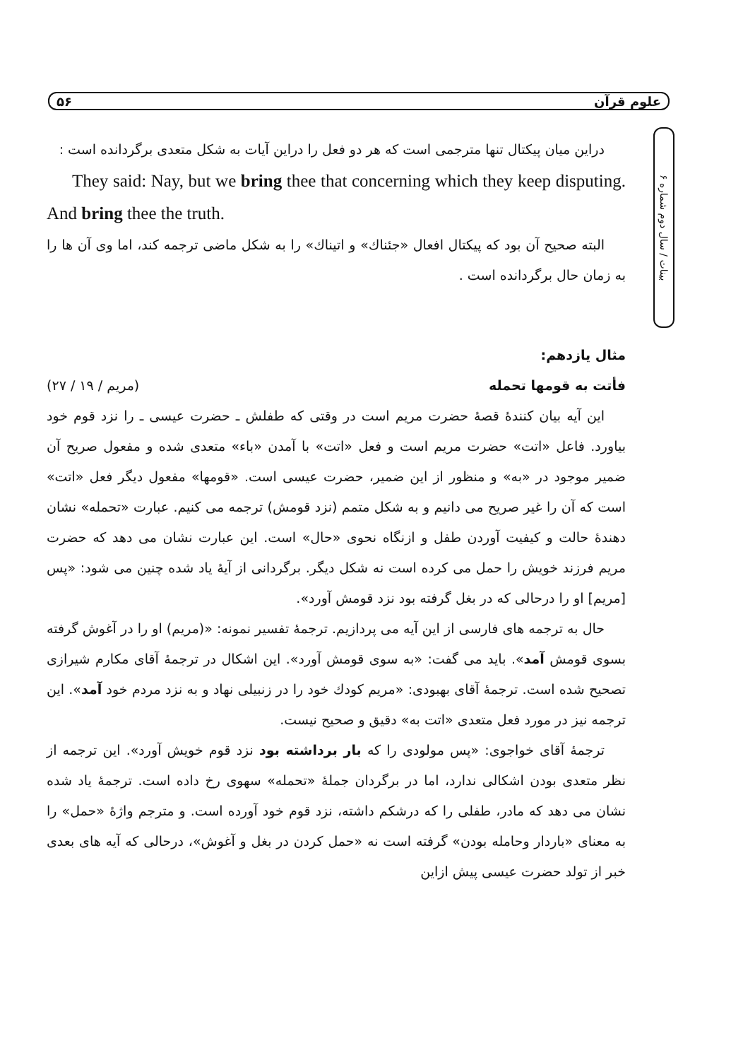۵۶ علوم قرآن
بینات / سال دوم شماره ۶
دراین میان پیکتال تنها مترجمی است که هر دو فعل را دراین آیات به شکل متعدی برگردانده است :
They said: Nay, but we bring thee that concerning which they keep disputing. And bring thee the truth.
البته صحیح آن بود که پیکتال افعال «جئناك» و اتیناك» را به شکل ماضی ترجمه کند، اما وی آن ها را به زمان حال برگردانده است .
مثال یازدهم:
فأتت به قومها تحمله (مریم / ۱۹ / ۲۷)
این آیه بیان کنندهٔ قصهٔ حضرت مریم است در وقتی که طفلش ـ حضرت عیسی ـ را نزد قوم خود بیاورد. فاعل «اتت» حضرت مریم است و فعل «اتت» با آمدن «باء» متعدی شده و مفعول صریح آن ضمیر موجود در «به» و منظور از این ضمیر، حضرت عیسی است. «قومها» مفعول دیگر فعل «اتت» است که آن را غیر صریح می دانیم و به شکل متمم (نزد قومش) ترجمه می کنیم. عبارت «تحمله» نشان دهندهٔ حالت و کیفیت آوردن طفل و ازنگاه نحوی «حال» است. این عبارت نشان می دهد که حضرت مریم فرزند خویش را حمل می کرده است نه شکل دیگر. برگردانی از آیهٔ یاد شده چنین می شود: «پس [مریم] او را درحالی که در بغل گرفته بود نزد قومش آورد».
حال به ترجمه های فارسی از این آیه می پردازیم. ترجمهٔ تفسیر نمونه: «(مریم) او را در آغوش گرفته بسوی قومش آمد». باید می گفت: «به سوی قومش آورد». این اشکال در ترجمهٔ آقای مکارم شیرازی تصحیح شده است. ترجمهٔ آقای بهبودی: «مریم کودك خود را در زنبیلی نهاد و به نزد مردم خود آمد». این ترجمه نیز در مورد فعل متعدی «اتت به» دقیق و صحیح نیست.
ترجمهٔ آقای خواجوی: «پس مولودی را که بار برداشته بود نزد قوم خویش آورد». این ترجمه از نظر متعدی بودن اشکالی ندارد، اما در برگردان جملهٔ «تحمله» سهوی رخ داده است. ترجمهٔ یاد شده نشان می دهد که مادر، طفلی را که درشکم داشته، نزد قوم خود آورده است. و مترجم واژهٔ «حمل» را به معنای «باردار وحامله بودن» گرفته است نه «حمل کردن در بغل و آغوش»، درحالی که آیه های بعدی خبر از تولد حضرت عیسی پیش ازاین